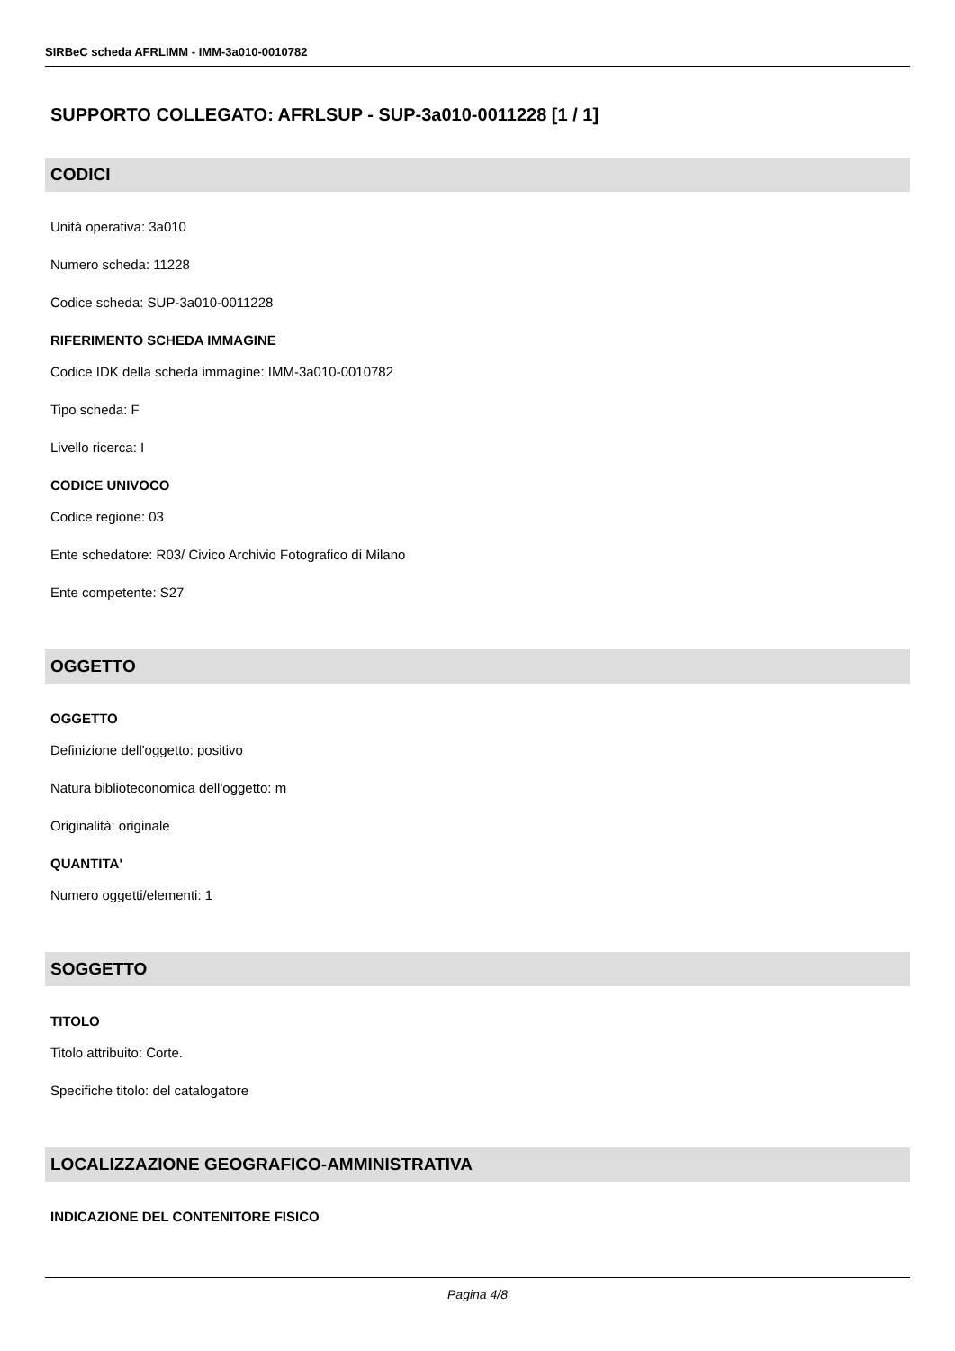SIRBeC scheda AFRLIMM - IMM-3a010-0010782
SUPPORTO COLLEGATO: AFRLSUP - SUP-3a010-0011228 [1 / 1]
CODICI
Unità operativa: 3a010
Numero scheda: 11228
Codice scheda: SUP-3a010-0011228
RIFERIMENTO SCHEDA IMMAGINE
Codice IDK della scheda immagine: IMM-3a010-0010782
Tipo scheda: F
Livello ricerca: I
CODICE UNIVOCO
Codice regione: 03
Ente schedatore: R03/ Civico Archivio Fotografico di Milano
Ente competente: S27
OGGETTO
OGGETTO
Definizione dell'oggetto: positivo
Natura biblioteconomica dell'oggetto: m
Originalità: originale
QUANTITA'
Numero oggetti/elementi: 1
SOGGETTO
TITOLO
Titolo attribuito: Corte.
Specifiche titolo: del catalogatore
LOCALIZZAZIONE GEOGRAFICO-AMMINISTRATIVA
INDICAZIONE DEL CONTENITORE FISICO
Pagina 4/8